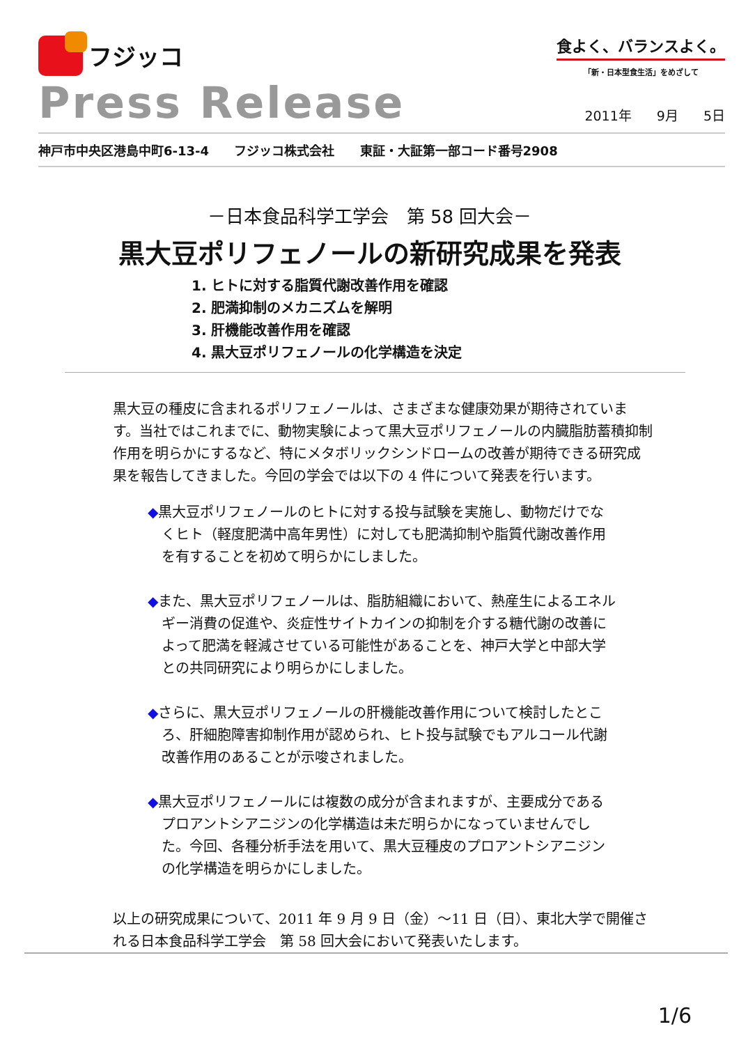フジッコ
食よく、バランスよく。
「新・日本型食生活」をめざして
Press Release
2011年 9月 5日
神戸市中央区港島中町6-13-4 フジッコ株式会社 東証・大証第一部コード番号2908
－日本食品科学工学会　第 58 回大会－
黒大豆ポリフェノールの新研究成果を発表
1. ヒトに対する脂質代謝改善作用を確認
2. 肥満抑制のメカニズムを解明
3. 肝機能改善作用を確認
4. 黒大豆ポリフェノールの化学構造を決定
黒大豆の種皮に含まれるポリフェノールは、さまざまな健康効果が期待されています。当社ではこれまでに、動物実験によって黒大豆ポリフェノールの内臓脂肪蓄積抑制作用を明らかにするなど、特にメタボリックシンドロームの改善が期待できる研究成果を報告してきました。今回の学会では以下の 4 件について発表を行います。
◆黒大豆ポリフェノールのヒトに対する投与試験を実施し、動物だけでなくヒト（軽度肥満中高年男性）に対しても肥満抑制や脂質代謝改善作用を有することを初めて明らかにしました。
◆また、黒大豆ポリフェノールは、脂肪組織において、熱産生によるエネルギー消費の促進や、炎症性サイトカインの抑制を介する糖代謝の改善によって肥満を軽減させている可能性があることを、神戸大学と中部大学との共同研究により明らかにしました。
◆さらに、黒大豆ポリフェノールの肝機能改善作用について検討したところ、肝細胞障害抑制作用が認められ、ヒト投与試験でもアルコール代謝改善作用のあることが示唆されました。
◆黒大豆ポリフェノールには複数の成分が含まれますが、主要成分であるプロアントシアニジンの化学構造は未だ明らかになっていませんでした。今回、各種分析手法を用いて、黒大豆種皮のプロアントシアニジンの化学構造を明らかにしました。
以上の研究成果について、2011 年 9 月 9 日（金）～11 日（日）、東北大学で開催される日本食品科学工学会　第 58 回大会において発表いたします。
1/6